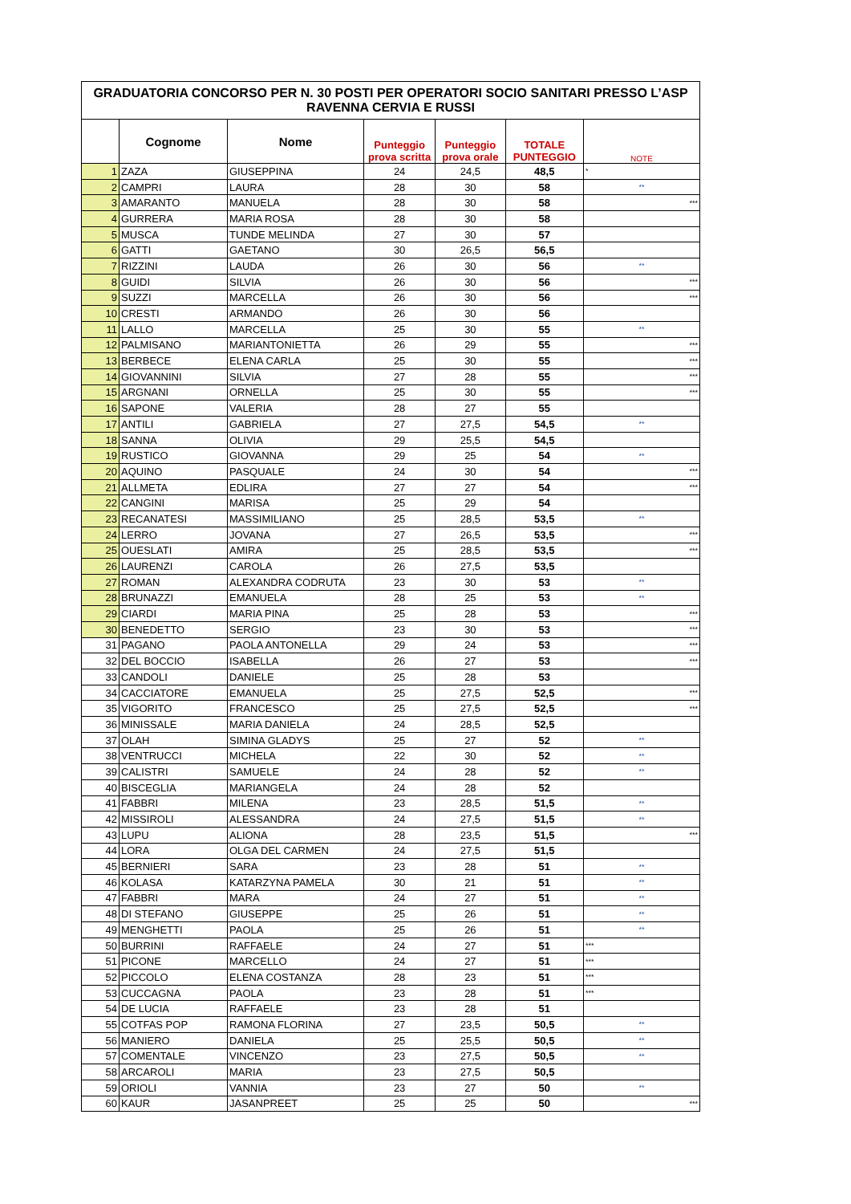| GRADUATORIA CONCORSO PER N. 30 POSTI PER OPERATORI SOCIO SANITARI PRESSO L’ASP RAVENNA CERVIA E RUSSI | | | | | | |
| | Cognome | Nome | Punteggio prova scritta | Punteggio prova orale | TOTALE PUNTEGGIO | NOTE |
| 1 | ZAZA | GIUSEPPINA | 24 | 24,5 | 48,5 | * |
| 2 | CAMPRI | LAURA | 28 | 30 | 58 | ** |
| 3 | AMARANTO | MANUELA | 28 | 30 | 58 | *** |
| 4 | GURRERA | MARIA ROSA | 28 | 30 | 58 | |
| 5 | MUSCA | TUNDE MELINDA | 27 | 30 | 57 | |
| 6 | GATTI | GAETANO | 30 | 26,5 | 56,5 | |
| 7 | RIZZINI | LAUDA | 26 | 30 | 56 | ** |
| 8 | GUIDI | SILVIA | 26 | 30 | 56 | *** |
| 9 | SUZZI | MARCELLA | 26 | 30 | 56 | *** |
| 10 | CRESTI | ARMANDO | 26 | 30 | 56 | |
| 11 | LALLO | MARCELLA | 25 | 30 | 55 | ** |
| 12 | PALMISANO | MARIANTONIETTA | 26 | 29 | 55 | *** |
| 13 | BERBECE | ELENA CARLA | 25 | 30 | 55 | *** |
| 14 | GIOVANNINI | SILVIA | 27 | 28 | 55 | *** |
| 15 | ARGNANI | ORNELLA | 25 | 30 | 55 | *** |
| 16 | SAPONE | VALERIA | 28 | 27 | 55 | |
| 17 | ANTILI | GABRIELA | 27 | 27,5 | 54,5 | ** |
| 18 | SANNA | OLIVIA | 29 | 25,5 | 54,5 | |
| 19 | RUSTICO | GIOVANNA | 29 | 25 | 54 | ** |
| 20 | AQUINO | PASQUALE | 24 | 30 | 54 | *** |
| 21 | ALLMETA | EDLIRA | 27 | 27 | 54 | *** |
| 22 | CANGINI | MARISA | 25 | 29 | 54 | |
| 23 | RECANATESI | MASSIMILIANO | 25 | 28,5 | 53,5 | ** |
| 24 | LERRO | JOVANA | 27 | 26,5 | 53,5 | *** |
| 25 | OUESLATI | AMIRA | 25 | 28,5 | 53,5 | *** |
| 26 | LAURENZI | CAROLA | 26 | 27,5 | 53,5 | |
| 27 | ROMAN | ALEXANDRA CODRUTA | 23 | 30 | 53 | ** |
| 28 | BRUNAZZI | EMANUELA | 28 | 25 | 53 | ** |
| 29 | CIARDI | MARIA PINA | 25 | 28 | 53 | *** |
| 30 | BENEDETTO | SERGIO | 23 | 30 | 53 | *** |
| 31 | PAGANO | PAOLA ANTONELLA | 29 | 24 | 53 | *** |
| 32 | DEL BOCCIO | ISABELLA | 26 | 27 | 53 | *** |
| 33 | CANDOLI | DANIELE | 25 | 28 | 53 | |
| 34 | CACCIATORE | EMANUELA | 25 | 27,5 | 52,5 | *** |
| 35 | VIGORITO | FRANCESCO | 25 | 27,5 | 52,5 | *** |
| 36 | MINISSALE | MARIA DANIELA | 24 | 28,5 | 52,5 | |
| 37 | OLAH | SIMINA GLADYS | 25 | 27 | 52 | ** |
| 38 | VENTRUCCI | MICHELA | 22 | 30 | 52 | ** |
| 39 | CALISTRI | SAMUELE | 24 | 28 | 52 | ** |
| 40 | BISCEGLIA | MARIANGELA | 24 | 28 | 52 | |
| 41 | FABBRI | MILENA | 23 | 28,5 | 51,5 | ** |
| 42 | MISSIROLI | ALESSANDRA | 24 | 27,5 | 51,5 | ** |
| 43 | LUPU | ALIONA | 28 | 23,5 | 51,5 | *** |
| 44 | LORA | OLGA DEL CARMEN | 24 | 27,5 | 51,5 | |
| 45 | BERNIERI | SARA | 23 | 28 | 51 | ** |
| 46 | KOLASA | KATARZYNA PAMELA | 30 | 21 | 51 | ** |
| 47 | FABBRI | MARA | 24 | 27 | 51 | ** |
| 48 | DI STEFANO | GIUSEPPE | 25 | 26 | 51 | ** |
| 49 | MENGHETTI | PAOLA | 25 | 26 | 51 | ** |
| 50 | BURRINI | RAFFAELE | 24 | 27 | 51 | *** |
| 51 | PICONE | MARCELLO | 24 | 27 | 51 | *** |
| 52 | PICCOLO | ELENA COSTANZA | 28 | 23 | 51 | *** |
| 53 | CUCCAGNA | PAOLA | 23 | 28 | 51 | *** |
| 54 | DE LUCIA | RAFFAELE | 23 | 28 | 51 | |
| 55 | COTFAS POP | RAMONA FLORINA | 27 | 23,5 | 50,5 | ** |
| 56 | MANIERO | DANIELA | 25 | 25,5 | 50,5 | ** |
| 57 | COMENTALE | VINCENZO | 23 | 27,5 | 50,5 | ** |
| 58 | ARCAROLI | MARIA | 23 | 27,5 | 50,5 | |
| 59 | ORIOLI | VANNIA | 23 | 27 | 50 | ** |
| 60 | KAUR | JASANPREET | 25 | 25 | 50 | *** |